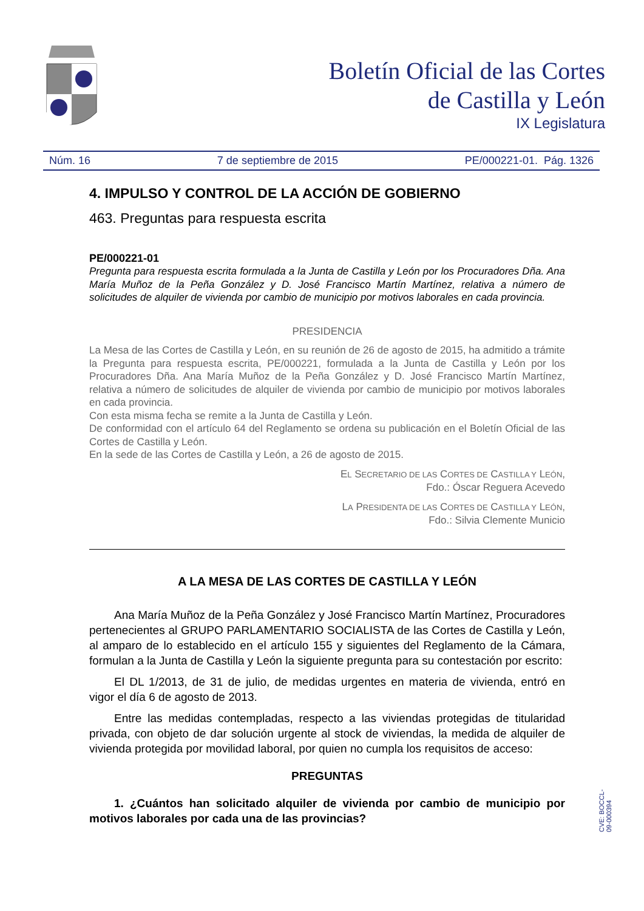Boletín Oficial de las Cortes
de Castilla y León
IX Legislatura
Núm. 16 7 de septiembre de 2015 PE/000221-01. Pág. 1326
4. IMPULSO Y CONTROL DE LA ACCIÓN DE GOBIERNO
463. Preguntas para respuesta escrita
PE/000221-01
Pregunta para respuesta escrita formulada a la Junta de Castilla y León por los Procuradores Dña. Ana María Muñoz de la Peña González y D. José Francisco Martín Martínez, relativa a número de solicitudes de alquiler de vivienda por cambio de municipio por motivos laborales en cada provincia.
PRESIDENCIA
La Mesa de las Cortes de Castilla y León, en su reunión de 26 de agosto de 2015, ha admitido a trámite la Pregunta para respuesta escrita, PE/000221, formulada a la Junta de Castilla y León por los Procuradores Dña. Ana María Muñoz de la Peña González y D. José Francisco Martín Martínez, relativa a número de solicitudes de alquiler de vivienda por cambio de municipio por motivos laborales en cada provincia.
Con esta misma fecha se remite a la Junta de Castilla y León.
De conformidad con el artículo 64 del Reglamento se ordena su publicación en el Boletín Oficial de las Cortes de Castilla y León.
En la sede de las Cortes de Castilla y León, a 26 de agosto de 2015.
EL SECRETARIO DE LAS CORTES DE CASTILLA Y LEÓN,
Fdo.: Óscar Reguera Acevedo
LA PRESIDENTA DE LAS CORTES DE CASTILLA Y LEÓN,
Fdo.: Silvia Clemente Municio
A LA MESA DE LAS CORTES DE CASTILLA Y LEÓN
Ana María Muñoz de la Peña González y José Francisco Martín Martínez, Procuradores pertenecientes al GRUPO PARLAMENTARIO SOCIALISTA de las Cortes de Castilla y León, al amparo de lo establecido en el artículo 155 y siguientes del Reglamento de la Cámara, formulan a la Junta de Castilla y León la siguiente pregunta para su contestación por escrito:
El DL 1/2013, de 31 de julio, de medidas urgentes en materia de vivienda, entró en vigor el día 6 de agosto de 2013.
Entre las medidas contempladas, respecto a las viviendas protegidas de titularidad privada, con objeto de dar solución urgente al stock de viviendas, la medida de alquiler de vivienda protegida por movilidad laboral, por quien no cumpla los requisitos de acceso:
PREGUNTAS
1. ¿Cuántos han solicitado alquiler de vivienda por cambio de municipio por motivos laborales por cada una de las provincias?
CVE: BOCCL-09-000394